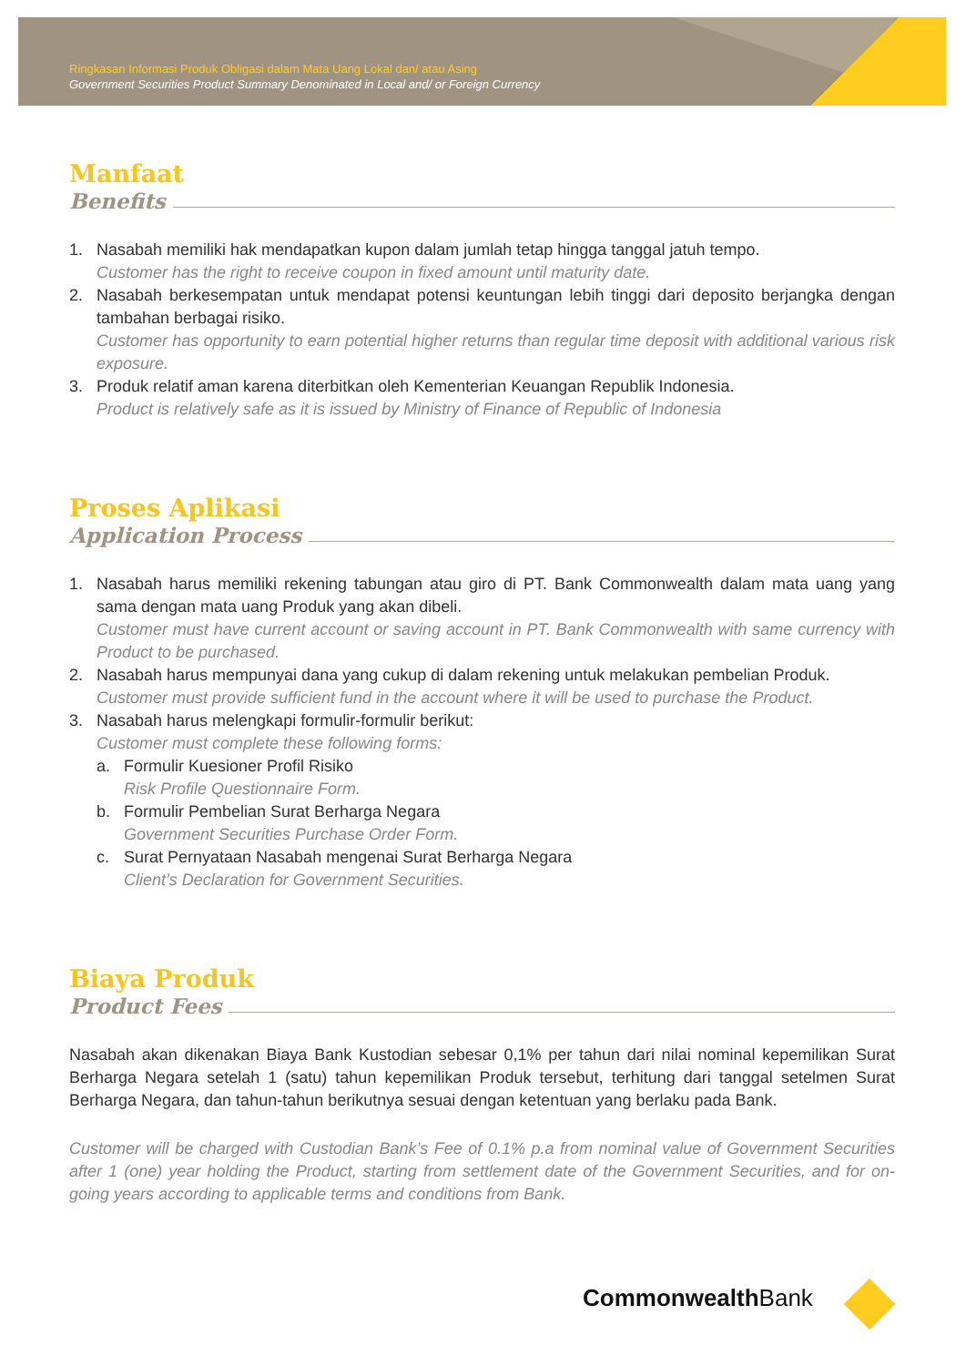Ringkasan Informasi Produk Obligasi dalam Mata Uang Lokal dan/ atau Asing
Government Securities Product Summary Denominated in Local and/ or Foreign Currency
Manfaat
Benefits
1. Nasabah memiliki hak mendapatkan kupon dalam jumlah tetap hingga tanggal jatuh tempo.
Customer has the right to receive coupon in fixed amount until maturity date.
2. Nasabah berkesempatan untuk mendapat potensi keuntungan lebih tinggi dari deposito berjangka dengan tambahan berbagai risiko.
Customer has opportunity to earn potential higher returns than regular time deposit with additional various risk exposure.
3. Produk relatif aman karena diterbitkan oleh Kementerian Keuangan Republik Indonesia.
Product is relatively safe as it is issued by Ministry of Finance of Republic of Indonesia
Proses Aplikasi
Application Process
1. Nasabah harus memiliki rekening tabungan atau giro di PT. Bank Commonwealth dalam mata uang yang sama dengan mata uang Produk yang akan dibeli.
Customer must have current account or saving account in PT. Bank Commonwealth with same currency with Product to be purchased.
2. Nasabah harus mempunyai dana yang cukup di dalam rekening untuk melakukan pembelian Produk.
Customer must provide sufficient fund in the account where it will be used to purchase the Product.
3. Nasabah harus melengkapi formulir-formulir berikut:
Customer must complete these following forms:
a. Formulir Kuesioner Profil Risiko
Risk Profile Questionnaire Form.
b. Formulir Pembelian Surat Berharga Negara
Government Securities Purchase Order Form.
c. Surat Pernyataan Nasabah mengenai Surat Berharga Negara
Client’s Declaration for Government Securities.
Biaya Produk
Product Fees
Nasabah akan dikenakan Biaya Bank Kustodian sebesar 0,1% per tahun dari nilai nominal kepemilikan Surat Berharga Negara setelah 1 (satu) tahun kepemilikan Produk tersebut, terhitung dari tanggal setelmen Surat Berharga Negara, dan tahun-tahun berikutnya sesuai dengan ketentuan yang berlaku pada Bank.
Customer will be charged with Custodian Bank’s Fee of 0.1% p.a from nominal value of Government Securities after 1 (one) year holding the Product, starting from settlement date of the Government Securities, and for on-going years according to applicable terms and conditions from Bank.
CommonwealthBank